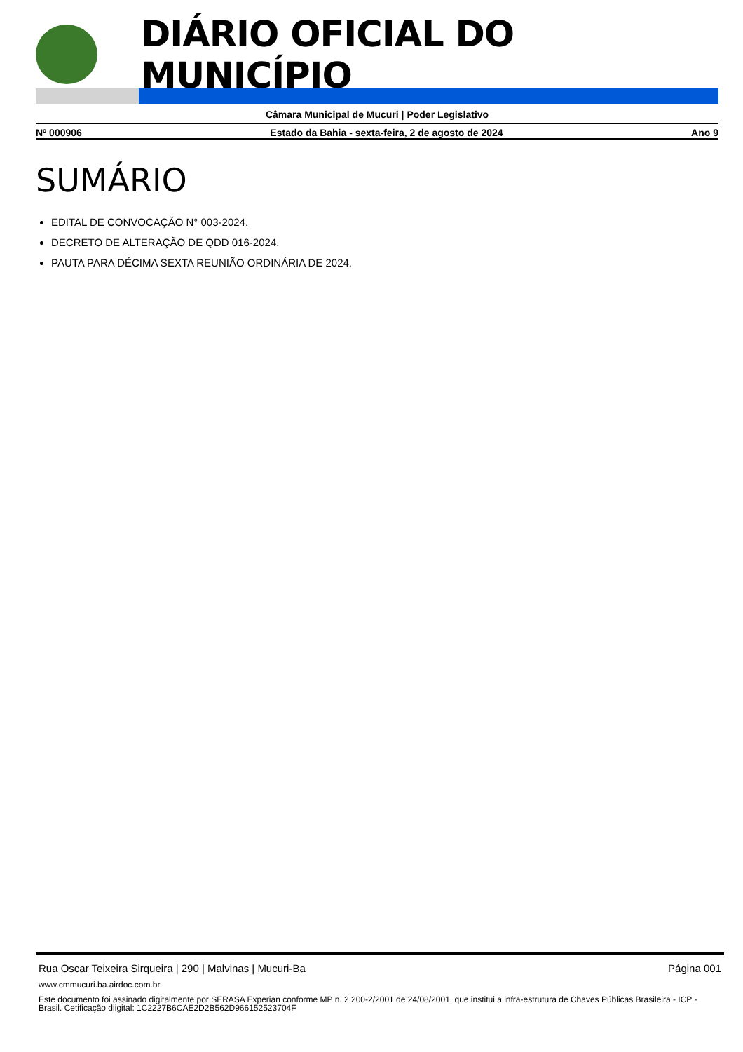DIÁRIO OFICIAL DO MUNICÍPIO
Câmara Municipal de Mucuri | Poder Legislativo
Nº 000906 Estado da Bahia - sexta-feira, 2 de agosto de 2024 Ano 9
SUMÁRIO
EDITAL DE CONVOCAÇÃO N° 003-2024.
DECRETO DE ALTERAÇÃO DE QDD 016-2024.
PAUTA PARA DÉCIMA SEXTA REUNIÃO ORDINÁRIA DE 2024.
Rua Oscar Teixeira Sirqueira | 290 | Malvinas | Mucuri-Ba Página 001
www.cmmucuri.ba.airdoc.com.br
Este documento foi assinado digitalmente por SERASA Experian conforme MP n. 2.200-2/2001 de 24/08/2001, que institui a infra-estrutura de Chaves Públicas Brasileira - ICP - Brasil. Cetificação diigital: 1C2227B6CAE2D2B562D966152523704F